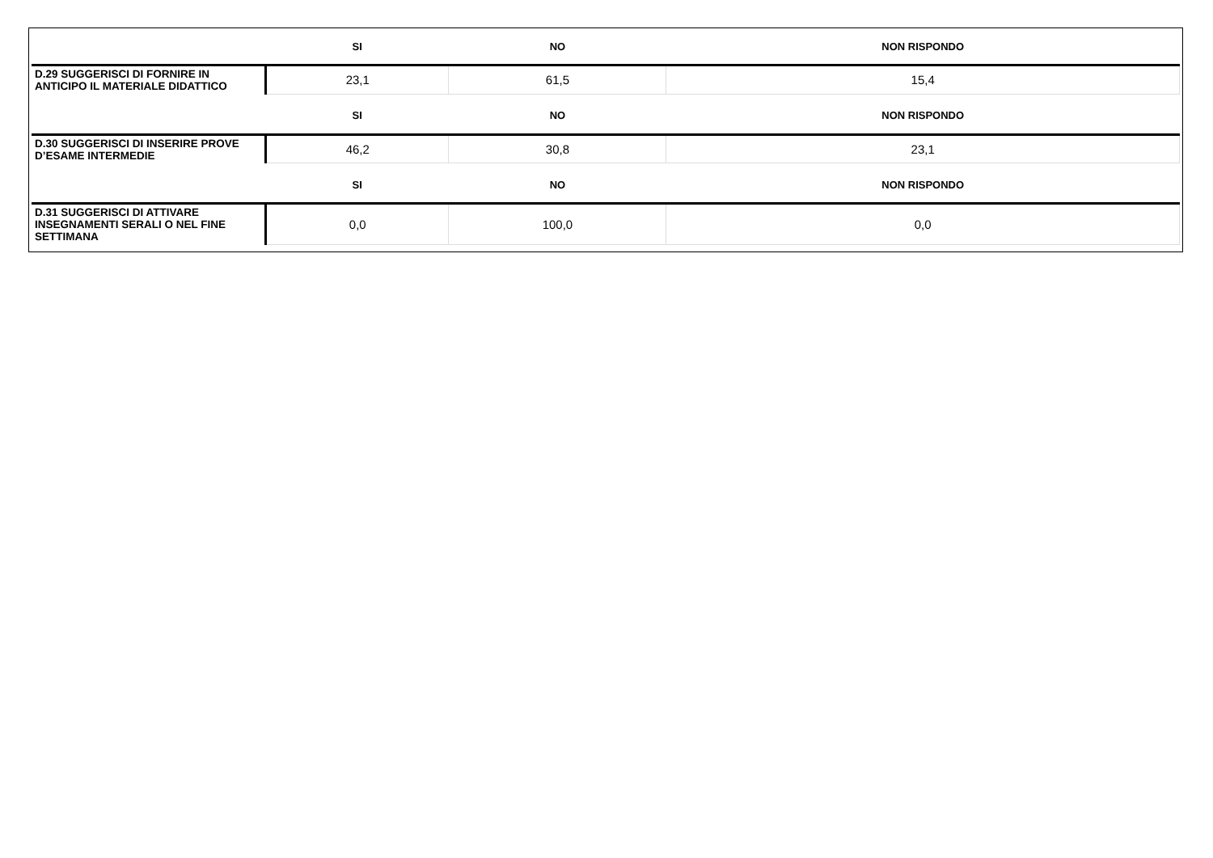| | SI | NO | NON RISPONDO |
| --- | --- | --- | --- |
| D.29 SUGGERISCI DI FORNIRE IN ANTICIPO IL MATERIALE DIDATTICO | 23,1 | 61,5 | 15,4 |
| | SI | NO | NON RISPONDO |
| D.30 SUGGERISCI DI INSERIRE PROVE D’ESAME INTERMEDIE | 46,2 | 30,8 | 23,1 |
| | SI | NO | NON RISPONDO |
| D.31 SUGGERISCI DI ATTIVARE INSEGNAMENTI SERALI O NEL FINE SETTIMANA | 0,0 | 100,0 | 0,0 |